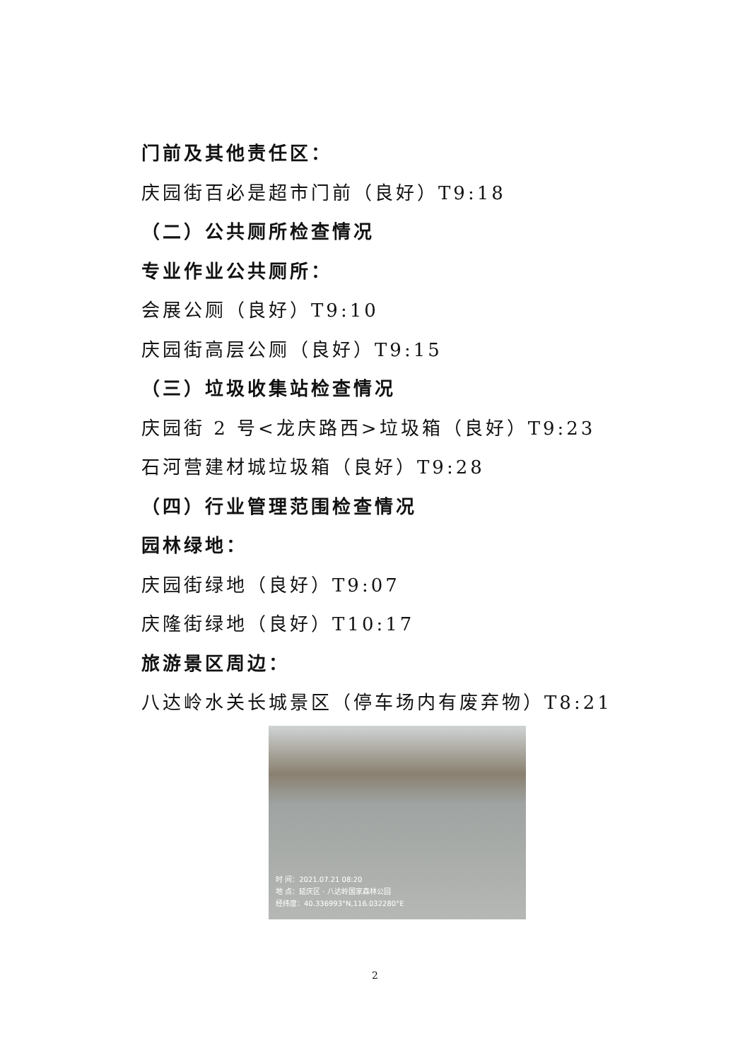门前及其他责任区：
庆园街百必是超市门前（良好）T9:18
（二）公共厕所检查情况
专业作业公共厕所：
会展公厕（良好）T9:10
庆园街高层公厕（良好）T9:15
（三）垃圾收集站检查情况
庆园街 2 号<龙庆路西>垃圾箱（良好）T9:23
石河营建材城垃圾箱（良好）T9:28
（四）行业管理范围检查情况
园林绿地：
庆园街绿地（良好）T9:07
庆隆街绿地（良好）T10:17
旅游景区周边：
八达岭水关长城景区（停车场内有废弃物）T8:21
时 间：2021.07.21 08:20
地 点：延庆区 · 八达岭国家森林公园
经纬度：40.336993°N,116.032280°E
2